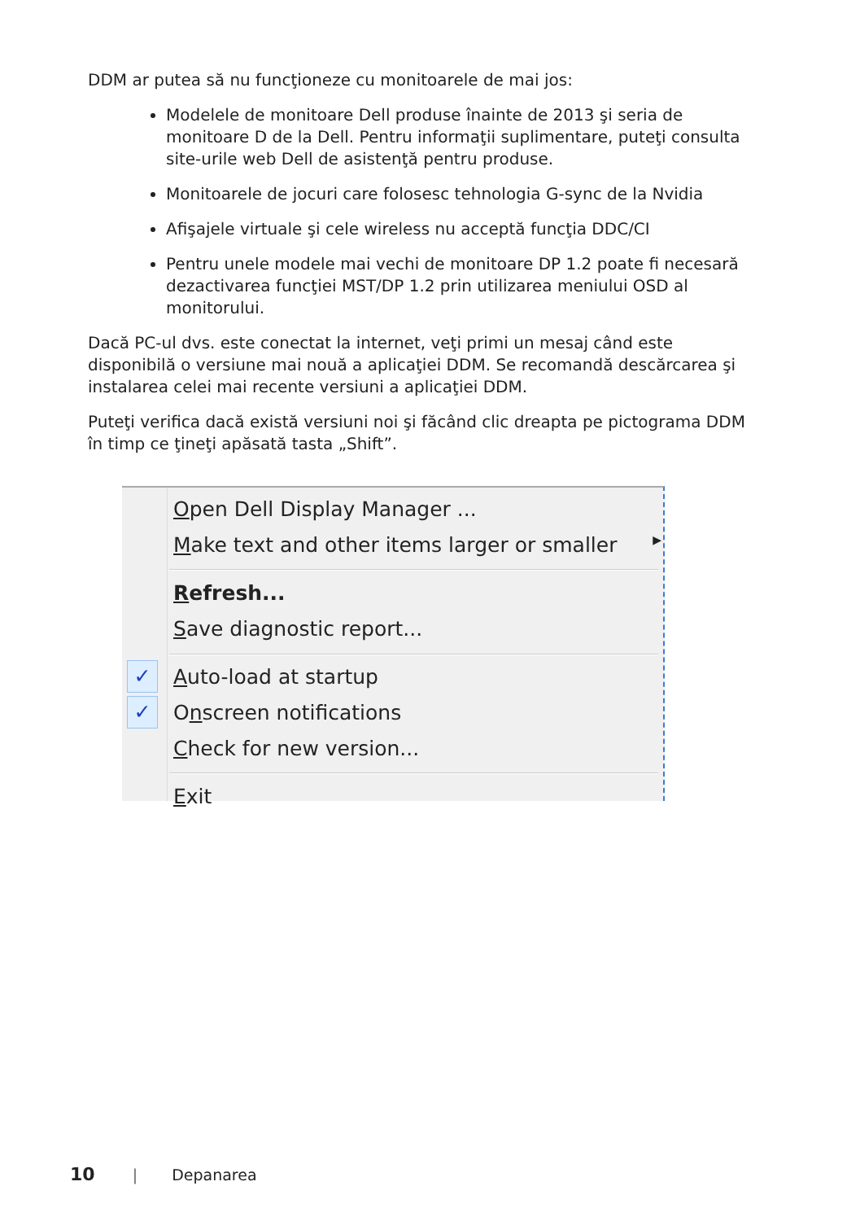DDM ar putea să nu funcţioneze cu monitoarele de mai jos:
Modelele de monitoare Dell produse înainte de 2013 şi seria de monitoare D de la Dell. Pentru informaţii suplimentare, puteţi consulta site-urile web Dell de asistenţă pentru produse.
Monitoarele de jocuri care folosesc tehnologia G-sync de la Nvidia
Afişajele virtuale şi cele wireless nu acceptă funcţia DDC/CI
Pentru unele modele mai vechi de monitoare DP 1.2 poate fi necesară dezactivarea funcţiei MST/DP 1.2 prin utilizarea meniului OSD al monitorului.
Dacă PC-ul dvs. este conectat la internet, veţi primi un mesaj când este disponibilă o versiune mai nouă a aplicaţiei DDM. Se recomandă descărcarea şi instalarea celei mai recente versiuni a aplicaţiei DDM.
Puteţi verifica dacă există versiuni noi şi făcând clic dreapta pe pictograma DDM în timp ce ţineţi apăsată tasta „Shift”.
Open Dell Display Manager ...
Make text and other items larger or smaller ▶
Refresh...
Save diagnostic report...
✓ Auto-load at startup
✓ Onscreen notifications
Check for new version...
Exit
10 | Depanarea